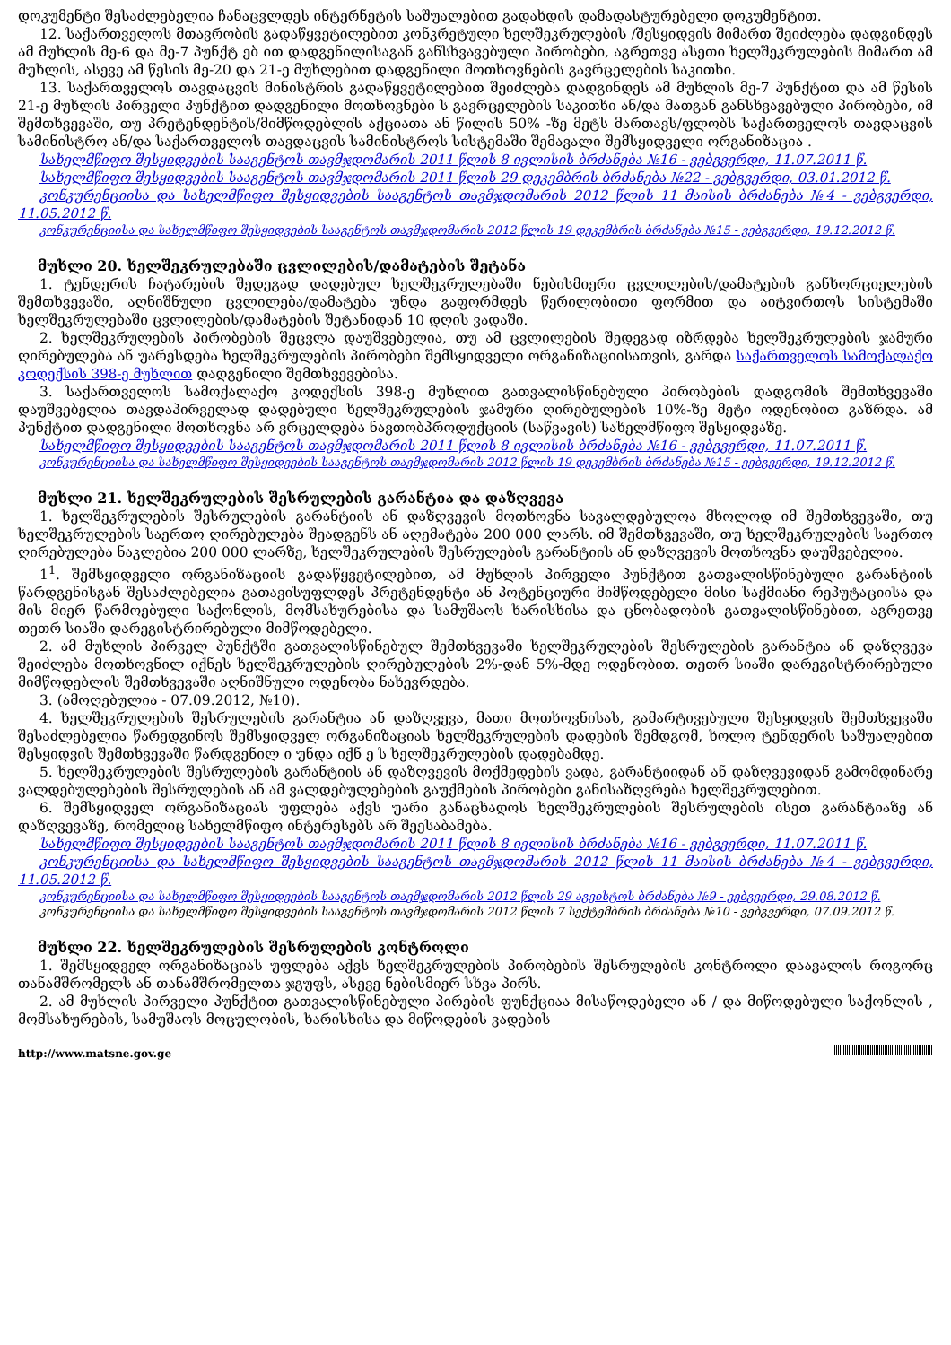დოკუმენტი შესაძლებელია ჩანაცვლდეს ინტერნეტის საშუალებით გადახდის დამადასტურებელი დოკუმენტით.
12. საქართველოს მთავრობის გადაწყვეტილებით კონკრეტული ხელშეკრულების /შესყიდვის მიმართ შეიძლება დადგინდეს ამ მუხლის მე-6 და მე-7 პუნქტ ებ ით დადგენილისაგან განსხვავებული პირობები, აგრეთვე ასეთი ხელშეკრულების მიმართ ამ მუხლის, ასევე ამ წესის მე-20 და 21-ე მუხლებით დადგენილი მოთხოვნების გავრცელების საკითხი.
13. საქართველოს თავდაცვის მინისტრის გადაწყვეტილებით შეიძლება დადგინდეს ამ მუხლის მე-7 პუნქტით და ამ წესის 21-ე მუხლის პირველი პუნქტით დადგენილი მოთხოვნები ს გავრცელების საკითხი ან/და მათგან განსხვავებული პირობები, იმ შემთხვევაში, თუ პრეტენდენტის/მიმწოდებლის აქციათა ან წილის 50% -ზე მეტს მართავს/ფლობს საქართველოს თავდაცვის სამინისტრო ან/და საქართველოს თავდაცვის სამინისტროს სისტემაში შემავალი შემსყიდველი ორგანიზაცია .
სახელმწიფო შესყიდვების სააგენტოს თავმჯდომარის 2011 წლის 8 ივლისის ბრძანება №16 - ვებგვერდი, 11.07.2011 წ.
სახელმწიფო შესყიდვების სააგენტოს თავმჯდომარის 2011 წლის 29 დეკემბრის ბრძანება №22 - ვებგვერდი, 03.01.2012 წ.
კონკურენციისა და სახელმწიფო შესყიდვების სააგენტოს თავმჯდომარის 2012 წლის 11 მაისის ბრძანება №4 - ვებგვერდი, 11.05.2012 წ.
კონკურენციისა და სახელმწიფო შესყიდვების სააგენტოს თავმჯდომარის 2012 წლის 19 დეკემბრის ბრძანება №15 - ვებგვერდი, 19.12.2012 წ.
მუხლი 20. ხელშეკრულებაში ცვლილების/დამატების შეტანა
1. ტენდერის ჩატარების შედეგად დადებულ ხელშეკრულებაში ნებისმიერი ცვლილების/დამატების განხორციელების შემთხვევაში, აღნიშნული ცვლილება/დამატება უნდა გაფორმდეს წერილობითი ფორმით და აიტვირთოს სისტემაში ხელშეკრულებაში ცვლილების/დამატების შეტანიდან 10 დღის ვადაში.
2. ხელშეკრულების პირობების შეცვლა დაუშვებელია, თუ ამ ცვლილების შედეგად იზრდება ხელშეკრულების ჯამური ღირებულება ან უარესდება ხელშეკრულების პირობები შემსყიდველი ორგანიზაციისათვის, გარდა საქართველოს სამოქალაქო კოდექსის 398-ე მუხლით დადგენილი შემთხვევებისა.
3. საქართველოს სამოქალაქო კოდექსის 398-ე მუხლით გათვალისწინებული პირობების დადგომის შემთხვევაში დაუშვებელია თავდაპირველად დადებული ხელშეკრულების ჯამური ღირებულების 10%-ზე მეტი ოდენობით გაზრდა. ამ პუნქტით დადგენილი მოთხოვნა არ ვრცელდება ნავთობპროდუქციის (საწვავის) სახელმწიფო შესყიდვაზე.
სახელმწიფო შესყიდვების სააგენტოს თავმჯდომარის 2011 წლის 8 ივლისის ბრძანება №16 - ვებგვერდი, 11.07.2011 წ.
კონკურენციისა და სახელმწიფო შესყიდვების სააგენტოს თავმჯდომარის 2012 წლის 19 დეკემბრის ბრძანება №15 - ვებგვერდი, 19.12.2012 წ.
მუხლი 21. ხელშეკრულების შესრულების გარანტია და დაზღვევა
1. ხელშეკრულების შესრულების გარანტიის ან დაზღვევის მოთხოვნა სავალდებულოა მხოლოდ იმ შემთხვევაში, თუ ხელშეკრულების საერთო ღირებულება შეადგენს ან აღემატება 200 000 ლარს. იმ შემთხვევაში, თუ ხელშეკრულების საერთო ღირებულება ნაკლებია 200 000 ლარზე, ხელშეკრულების შესრულების გარანტიის ან დაზღვევის მოთხოვნა დაუშვებელია.
1<sup>1</sup>. შემსყიდველი ორგანიზაციის გადაწყვეტილებით, ამ მუხლის პირველი პუნქტით გათვალისწინებული გარანტიის წარდგენისგან შესაძლებელია გათავისუფლდეს პრეტენდენტი ან პოტენციური მიმწოდებელი მისი საქმიანი რეპუტაციისა და მის მიერ წარმოებული საქონლის, მომსახურებისა და სამუშაოს ხარისხისა და ცნობადობის გათვალისწინებით, აგრეთვე თეთრ სიაში დარეგისტრირებული მიმწოდებელი.
2. ამ მუხლის პირველ პუნქტში გათვალისწინებულ შემთხვევაში ხელშეკრულების შესრულების გარანტია ან დაზღვევა შეიძლება მოთხოვნილ იქნეს ხელშეკრულების ღირებულების 2%-დან 5%-მდე ოდენობით. თეთრ სიაში დარეგისტრირებული მიმწოდებლის შემთხვევაში აღნიშნული ოდენობა ნახევრდება.
3. (ამოღებულია - 07.09.2012, №10).
4. ხელშეკრულების შესრულების გარანტია ან დაზღვევა, მათი მოთხოვნისას, გამარტივებული შესყიდვის შემთხვევაში შესაძლებელია წარედგინოს შემსყიდველ ორგანიზაციას ხელშეკრულების დადების შემდგომ, ხოლო ტენდერის საშუალებით შესყიდვის შემთხვევაში წარდგენილ ი უნდა იქნ ე ს ხელშეკრულების დადებამდე.
5. ხელშეკრულების შესრულების გარანტიის ან დაზღვევის მოქმედების ვადა, გარანტიიდან ან დაზღვევიდან გამომდინარე ვალდებულებების შესრულების ან ამ ვალდებულებების გაუქმების პირობები განისაზღვრება ხელშეკრულებით.
6. შემსყიდველ ორგანიზაციას უფლება აქვს უარი განაცხადოს ხელშეკრულების შესრულების ისეთ გარანტიაზე ან დაზღვევაზე, რომელიც სახელმწიფო ინტერესებს არ შეესაბამება.
სახელმწიფო შესყიდვების სააგენტოს თავმჯდომარის 2011 წლის 8 ივლისის ბრძანება №16 - ვებგვერდი, 11.07.2011 წ.
კონკურენციისა და სახელმწიფო შესყიდვების სააგენტოს თავმჯდომარის 2012 წლის 11 მაისის ბრძანება №4 - ვებგვერდი, 11.05.2012 წ.
კონკურენციისა და სახელმწიფო შესყიდვების სააგენტოს თავმჯდომარის 2012 წლის 29 აგვისტოს ბრძანება №9 - ვებგვერდი, 29.08.2012 წ.
კონკურენციისა და სახელმწიფო შესყიდვების სააგენტოს თავმჯდომარის 2012 წლის 7 სექტემბრის ბრძანება №10 - ვებგვერდი, 07.09.2012 წ.
მუხლი 22. ხელშეკრულების შესრულების კონტროლი
1. შემსყიდველ ორგანიზაციას უფლება აქვს ხელშეკრულების პირობების შესრულების კონტროლი დაავალოს როგორც თანამშრომელს ან თანამშრომელთა ჯგუფს, ასევე ნებისმიერ სხვა პირს.
2. ამ მუხლის პირველი პუნქტით გათვალისწინებული პირების ფუნქციაა მისაწოდებელი ან / და მიწოდებული საქონლის , მომსახურების, სამუშაოს მოცულობის, ხარისხისა და მიწოდების ვადების
http://www.matsne.gov.ge